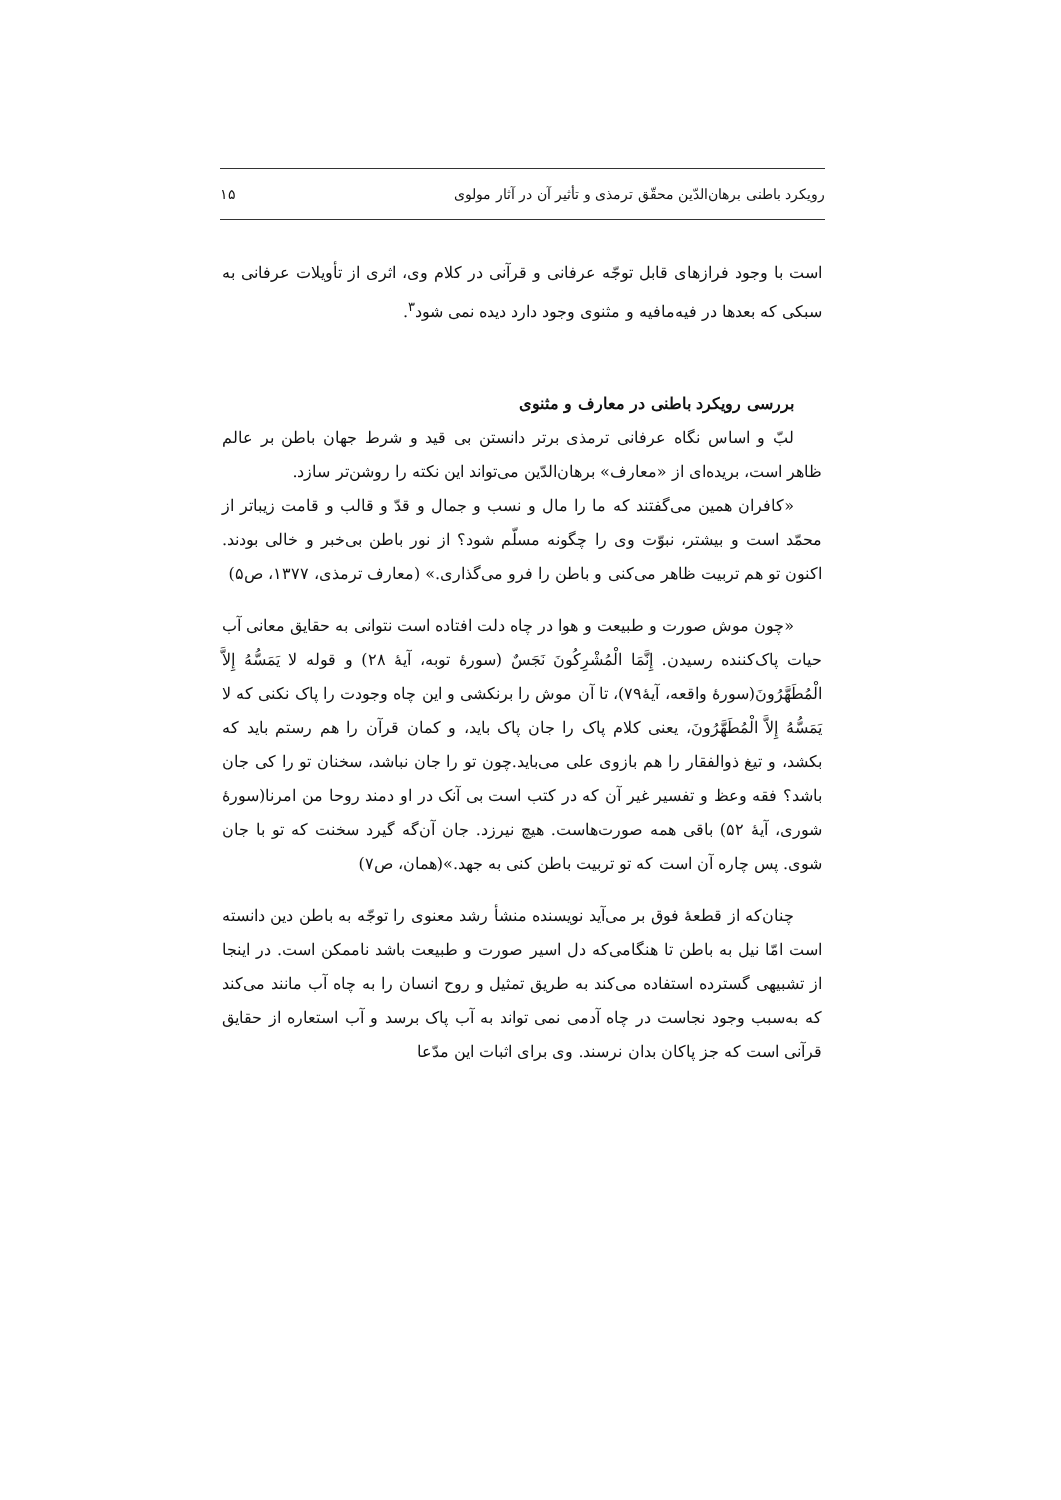رویکرد باطنی برهان‌الدّین محقّق ترمذی و تأثیر آن در آثار مولوی ۱۵
است با وجود فرازهای قابل توجّه عرفانی و قرآنی در کلام وی، اثری از تأویلات عرفانی به سبکی که بعدها در فیه‌مافیه و مثنوی وجود دارد دیده نمی شود<sup>۳</sup>.
بررسی رویکرد باطنی در معارف و مثنوی
لبّ و اساس نگاه عرفانی ترمذی برتر دانستن بی قید و شرط جهان باطن بر عالم ظاهر است، بریده‌ای از «معارف» برهان‌الدّین می‌تواند این نکته را روشن‌تر سازد.
«کافران همین می‌گفتند که ما را مال و نسب و جمال و قدّ و قالب و قامت زیباتر از محمّد است و بیشتر، نبوّت وی را چگونه مسلّم شود؟ از نور باطن بی‌خبر و خالی بودند. اکنون تو هم تربیت ظاهر می‌کنی و باطن را فرو می‌گذاری.» (معارف ترمذی، ۱۳۷۷، ص۵)
«چون موش صورت و طبیعت و هوا در چاه دلت افتاده است نتوانی به حقایق معانی آب حیات پاک‌کننده رسیدن. إِنَّمَا الْمُشْرِكُونَ نَجَسٌ (سورهٔ توبه، آیهٔ ۲۸) و قوله لا يَمَسُّهُ إِلاَّ الْمُطَهَّرُونَ(سورهٔ واقعه، آیهٔ۷۹)، تا آن موش را برنکشی و این چاه وجودت را پاک نکنی که لا يَمَسُّهُ إِلاَّ الْمُطَهَّرُونَ، یعنی کلام پاک را جان پاک باید، و کمان قرآن را هم رستم باید که بکشد، و تیغ ذوالفقار را هم بازوی علی می‌باید.چون تو را جان نباشد، سخنان تو را کی جان باشد؟ فقه وعظ و تفسیر غیر آن که در کتب است بی آنک در او دمند روحا من امرنا(سورهٔ شوری، آیهٔ ۵۲) باقی همه صورت‌هاست. هیچ نیرزد. جان آن‌گه گیرد سخنت که تو با جان شوی. پس چاره آن است که تو تربیت باطن کنی به جهد.»(همان، ص۷)
چنان‌که از قطعهٔ فوق بر می‌آید نویسنده منشأ رشد معنوی را توجّه به باطن دین دانسته است امّا نیل به باطن تا هنگامی‌که دل اسیر صورت و طبیعت باشد ناممکن است. در اینجا از تشبیهی گسترده استفاده می‌کند به طریق تمثیل و روح انسان را به چاه آب مانند می‌کند که به‌سبب وجود نجاست در چاه آدمی نمی تواند به آب پاک برسد و آب استعاره از حقایق قرآنی است که جز پاکان بدان نرسند. وی برای اثبات این مدّعا